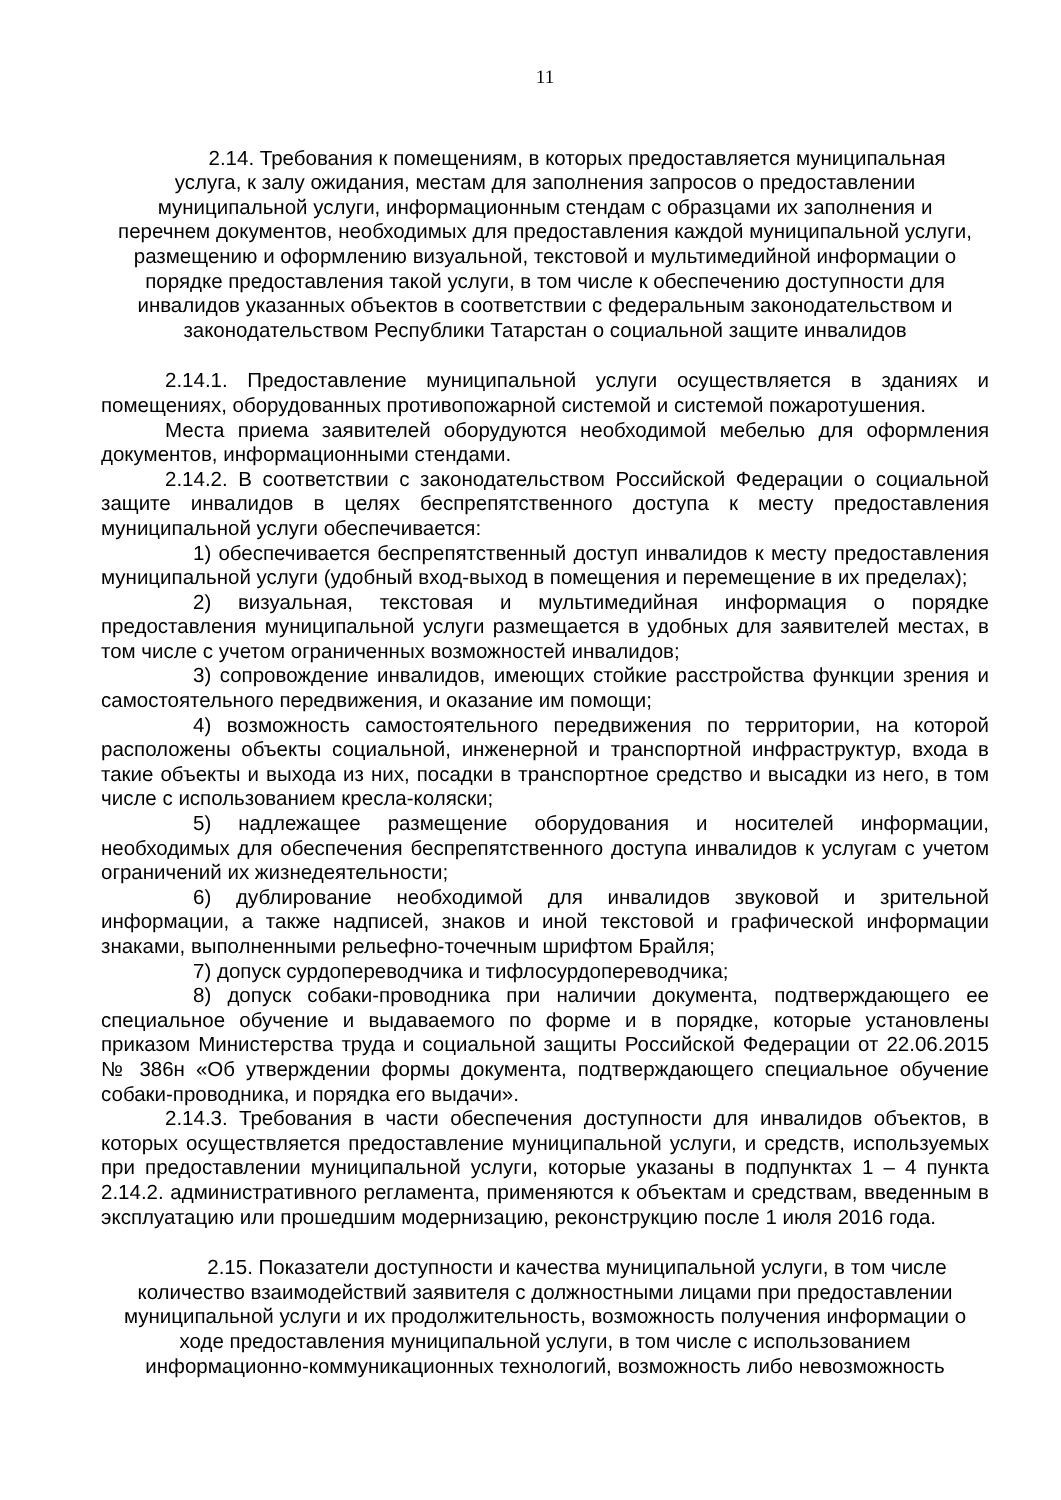11
2.14. Требования к помещениям, в которых предоставляется муниципальная услуга, к залу ожидания, местам для заполнения запросов о предоставлении муниципальной услуги, информационным стендам с образцами их заполнения и перечнем документов, необходимых для предоставления каждой муниципальной услуги, размещению и оформлению визуальной, текстовой и мультимедийной информации о порядке предоставления такой услуги, в том числе к обеспечению доступности для инвалидов указанных объектов в соответствии с федеральным законодательством и законодательством Республики Татарстан о социальной защите инвалидов
2.14.1. Предоставление муниципальной услуги осуществляется в зданиях и помещениях, оборудованных противопожарной системой и системой пожаротушения.
Места приема заявителей оборудуются необходимой мебелью для оформления документов, информационными стендами.
2.14.2. В соответствии с законодательством Российской Федерации о социальной защите инвалидов в целях беспрепятственного доступа к месту предоставления муниципальной услуги обеспечивается:
1) обеспечивается беспрепятственный доступ инвалидов к месту предоставления муниципальной услуги (удобный вход-выход в помещения и перемещение в их пределах);
2) визуальная, текстовая и мультимедийная информация о порядке предоставления муниципальной услуги размещается в удобных для заявителей местах, в том числе с учетом ограниченных возможностей инвалидов;
3) сопровождение инвалидов, имеющих стойкие расстройства функции зрения и самостоятельного передвижения, и оказание им помощи;
4) возможность самостоятельного передвижения по территории, на которой расположены объекты социальной, инженерной и транспортной инфраструктур, входа в такие объекты и выхода из них, посадки в транспортное средство и высадки из него, в том числе с использованием кресла-коляски;
5) надлежащее размещение оборудования и носителей информации, необходимых для обеспечения беспрепятственного доступа инвалидов к услугам с учетом ограничений их жизнедеятельности;
6) дублирование необходимой для инвалидов звуковой и зрительной информации, а также надписей, знаков и иной текстовой и графической информации знаками, выполненными рельефно-точечным шрифтом Брайля;
7) допуск сурдопереводчика и тифлосурдопереводчика;
8) допуск собаки-проводника при наличии документа, подтверждающего ее специальное обучение и выдаваемого по форме и в порядке, которые установлены приказом Министерства труда и социальной защиты Российской Федерации от 22.06.2015 № 386н «Об утверждении формы документа, подтверждающего специальное обучение собаки-проводника, и порядка его выдачи».
2.14.3. Требования в части обеспечения доступности для инвалидов объектов, в которых осуществляется предоставление муниципальной услуги, и средств, используемых при предоставлении муниципальной услуги, которые указаны в подпунктах 1 – 4 пункта 2.14.2. административного регламента, применяются к объектам и средствам, введенным в эксплуатацию или прошедшим модернизацию, реконструкцию после 1 июля 2016 года.
2.15. Показатели доступности и качества муниципальной услуги, в том числе количество взаимодействий заявителя с должностными лицами при предоставлении муниципальной услуги и их продолжительность, возможность получения информации о ходе предоставления муниципальной услуги, в том числе с использованием информационно-коммуникационных технологий, возможность либо невозможность